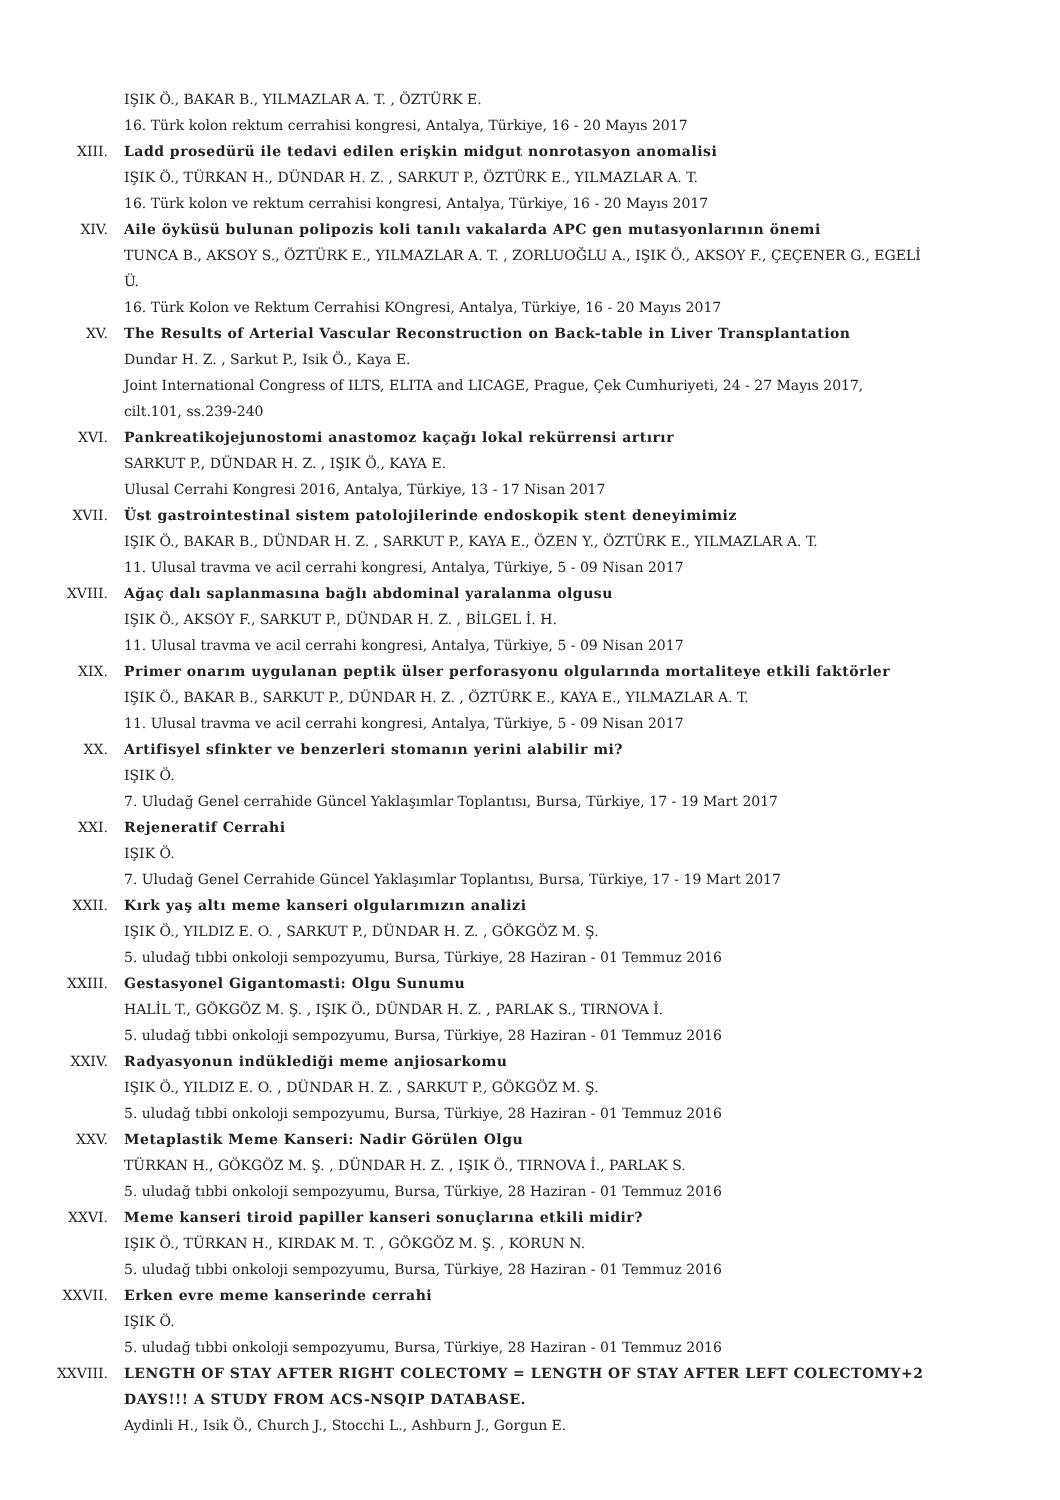IŞIK Ö., BAKAR B., YILMAZLAR A. T. , ÖZTÜRK E.
16. Türk kolon rektum cerrahisi kongresi, Antalya, Türkiye, 16 - 20 Mayıs 2017
XIII. Ladd prosedürü ile tedavi edilen erişkin midgut nonrotasyon anomalisi
IŞIK Ö., TÜRKAN H., DÜNDAR H. Z. , SARKUT P., ÖZTÜRK E., YILMAZLAR A. T.
16. Türk kolon ve rektum cerrahisi kongresi, Antalya, Türkiye, 16 - 20 Mayıs 2017
XIV. Aile öyküsü bulunan polipozis koli tanılı vakalarda APC gen mutasyonlarının önemi
TUNCA B., AKSOY S., ÖZTÜRK E., YILMAZLAR A. T. , ZORLUOĞLU A., IŞIK Ö., AKSOY F., ÇEÇENER G., EGELİ Ü.
16. Türk Kolon ve Rektum Cerrahisi KOngresi, Antalya, Türkiye, 16 - 20 Mayıs 2017
XV. The Results of Arterial Vascular Reconstruction on Back-table in Liver Transplantation
Dundar H. Z. , Sarkut P., Isik Ö., Kaya E.
Joint International Congress of ILTS, ELITA and LICAGE, Prague, Çek Cumhuriyeti, 24 - 27 Mayıs 2017, cilt.101, ss.239-240
XVI. Pankreatikojejunostomi anastomoz kaçağı lokal rekürrensi artırır
SARKUT P., DÜNDAR H. Z. , IŞIK Ö., KAYA E.
Ulusal Cerrahi Kongresi 2016, Antalya, Türkiye, 13 - 17 Nisan 2017
XVII. Üst gastrointestinal sistem patolojilerinde endoskopik stent deneyimimiz
IŞIK Ö., BAKAR B., DÜNDAR H. Z. , SARKUT P., KAYA E., ÖZEN Y., ÖZTÜRK E., YILMAZLAR A. T.
11. Ulusal travma ve acil cerrahi kongresi, Antalya, Türkiye, 5 - 09 Nisan 2017
XVIII. Ağaç dalı saplanmasına bağlı abdominal yaralanma olgusu
IŞIK Ö., AKSOY F., SARKUT P., DÜNDAR H. Z. , BİLGEL İ. H.
11. Ulusal travma ve acil cerrahi kongresi, Antalya, Türkiye, 5 - 09 Nisan 2017
XIX. Primer onarım uygulanan peptik ülser perforasyonu olgularında mortaliteye etkili faktörler
IŞIK Ö., BAKAR B., SARKUT P., DÜNDAR H. Z. , ÖZTÜRK E., KAYA E., YILMAZLAR A. T.
11. Ulusal travma ve acil cerrahi kongresi, Antalya, Türkiye, 5 - 09 Nisan 2017
XX. Artifisyel sfinkter ve benzerleri stomanın yerini alabilir mi?
IŞIK Ö.
7. Uludağ Genel cerrahide Güncel Yaklaşımlar Toplantısı, Bursa, Türkiye, 17 - 19 Mart 2017
XXI. Rejeneratif Cerrahi
IŞIK Ö.
7. Uludağ Genel Cerrahide Güncel Yaklaşımlar Toplantısı, Bursa, Türkiye, 17 - 19 Mart 2017
XXII. Kırk yaş altı meme kanseri olgularımızın analizi
IŞIK Ö., YILDIZ E. O. , SARKUT P., DÜNDAR H. Z. , GÖKGÖZ M. Ş.
5. uludağ tıbbi onkoloji sempozyumu, Bursa, Türkiye, 28 Haziran - 01 Temmuz 2016
XXIII. Gestasyonel Gigantomasti: Olgu Sunumu
HALİL T., GÖKGÖZ M. Ş. , IŞIK Ö., DÜNDAR H. Z. , PARLAK S., TIRNOVA İ.
5. uludağ tıbbi onkoloji sempozyumu, Bursa, Türkiye, 28 Haziran - 01 Temmuz 2016
XXIV. Radyasyonun indüklediği meme anjiosarkomu
IŞIK Ö., YILDIZ E. O. , DÜNDAR H. Z. , SARKUT P., GÖKGÖZ M. Ş.
5. uludağ tıbbi onkoloji sempozyumu, Bursa, Türkiye, 28 Haziran - 01 Temmuz 2016
XXV. Metaplastik Meme Kanseri: Nadir Görülen Olgu
TÜRKAN H., GÖKGÖZ M. Ş. , DÜNDAR H. Z. , IŞIK Ö., TIRNOVA İ., PARLAK S.
5. uludağ tıbbi onkoloji sempozyumu, Bursa, Türkiye, 28 Haziran - 01 Temmuz 2016
XXVI. Meme kanseri tiroid papiller kanseri sonuçlarına etkili midir?
IŞIK Ö., TÜRKAN H., KIRDAK M. T. , GÖKGÖZ M. Ş. , KORUN N.
5. uludağ tıbbi onkoloji sempozyumu, Bursa, Türkiye, 28 Haziran - 01 Temmuz 2016
XXVII. Erken evre meme kanserinde cerrahi
IŞIK Ö.
5. uludağ tıbbi onkoloji sempozyumu, Bursa, Türkiye, 28 Haziran - 01 Temmuz 2016
XXVIII. LENGTH OF STAY AFTER RIGHT COLECTOMY = LENGTH OF STAY AFTER LEFT COLECTOMY+2 DAYS!!! A STUDY FROM ACS-NSQIP DATABASE.
Aydinli H., Isik Ö., Church J., Stocchi L., Ashburn J., Gorgun E.